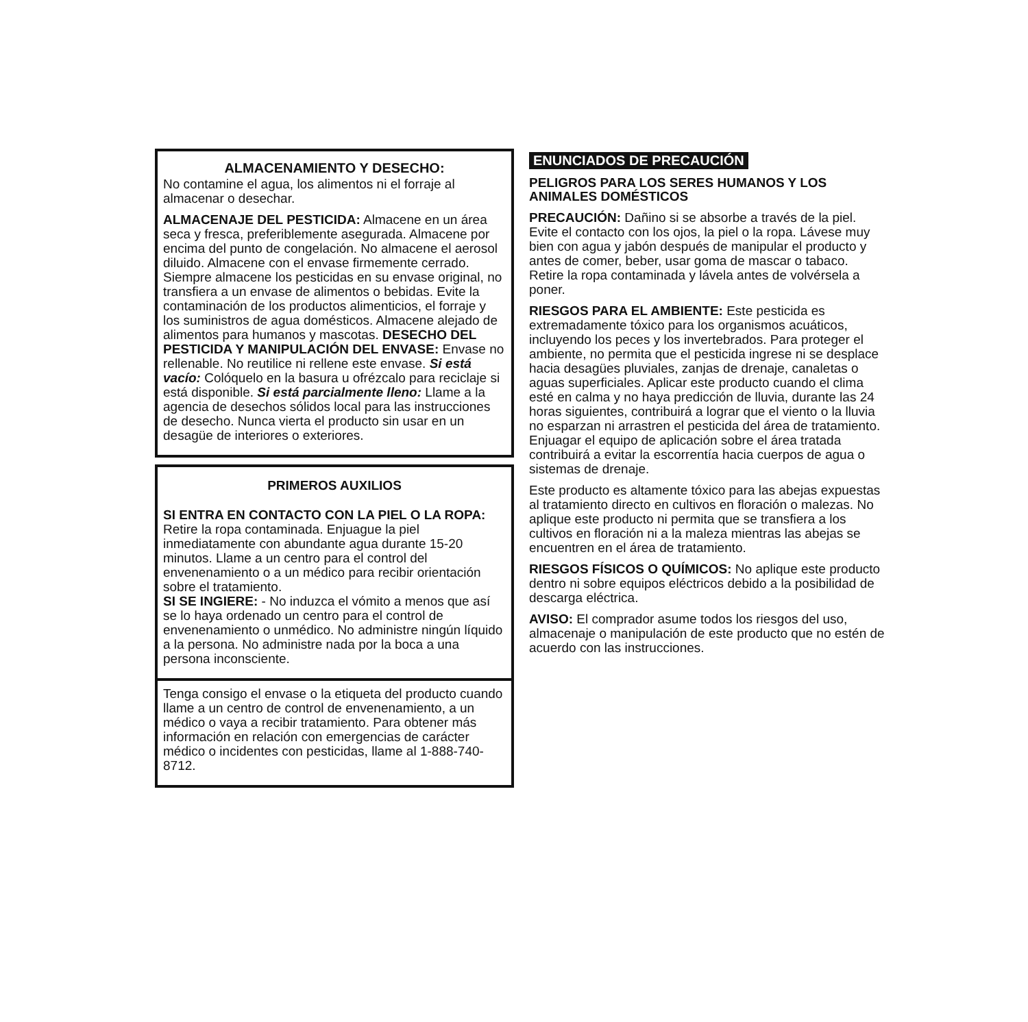ALMACENAMIENTO Y DESECHO:
No contamine el agua, los alimentos ni el forraje al almacenar o desechar.
ALMACENAJE DEL PESTICIDA: Almacene en un área seca y fresca, preferiblemente asegurada. Almacene por encima del punto de congelación. No almacene el aerosol diluido. Almacene con el envase firmemente cerrado. Siempre almacene los pesticidas en su envase original, no transfiera a un envase de alimentos o bebidas. Evite la contaminación de los productos alimenticios, el forraje y los suministros de agua domésticos. Almacene alejado de alimentos para humanos y mascotas. DESECHO DEL PESTICIDA Y MANIPULACIÓN DEL ENVASE: Envase no rellenable. No reutilice ni rellene este envase. Si está vacío: Colóquelo en la basura u ofrézcalo para reciclaje si está disponible. Si está parcialmente lleno: Llame a la agencia de desechos sólidos local para las instrucciones de desecho. Nunca vierta el producto sin usar en un desagüe de interiores o exteriores.
PRIMEROS AUXILIOS
SI ENTRA EN CONTACTO CON LA PIEL O LA ROPA:
Retire la ropa contaminada. Enjuague la piel inmediatamente con abundante agua durante 15-20 minutos. Llame a un centro para el control del envenenamiento o a un médico para recibir orientación sobre el tratamiento.
SI SE INGIERE: - No induzca el vómito a menos que así se lo haya ordenado un centro para el control de envenenamiento o unmédico. No administre ningún líquido a la persona. No administre nada por la boca a una persona inconsciente.
Tenga consigo el envase o la etiqueta del producto cuando llame a un centro de control de envenenamiento, a un médico o vaya a recibir tratamiento. Para obtener más información en relación con emergencias de carácter médico o incidentes con pesticidas, llame al 1-888-740-8712.
ENUNCIADOS DE PRECAUCIÓN
PELIGROS PARA LOS SERES HUMANOS Y LOS ANIMALES DOMÉSTICOS
PRECAUCIÓN: Dañino si se absorbe a través de la piel. Evite el contacto con los ojos, la piel o la ropa. Lávese muy bien con agua y jabón después de manipular el producto y antes de comer, beber, usar goma de mascar o tabaco. Retire la ropa contaminada y lávela antes de volvérsela a poner.
RIESGOS PARA EL AMBIENTE: Este pesticida es extremadamente tóxico para los organismos acuáticos, incluyendo los peces y los invertebrados. Para proteger el ambiente, no permita que el pesticida ingrese ni se desplace hacia desagües pluviales, zanjas de drenaje, canaletas o aguas superficiales. Aplicar este producto cuando el clima esté en calma y no haya predicción de lluvia, durante las 24 horas siguientes, contribuirá a lograr que el viento o la lluvia no esparzan ni arrastren el pesticida del área de tratamiento. Enjuagar el equipo de aplicación sobre el área tratada contribuirá a evitar la escorrentía hacia cuerpos de agua o sistemas de drenaje.
Este producto es altamente tóxico para las abejas expuestas al tratamiento directo en cultivos en floración o malezas. No aplique este producto ni permita que se transfiera a los cultivos en floración ni a la maleza mientras las abejas se encuentren en el área de tratamiento.
RIESGOS FÍSICOS O QUÍMICOS: No aplique este producto dentro ni sobre equipos eléctricos debido a la posibilidad de descarga eléctrica.
AVISO: El comprador asume todos los riesgos del uso, almacenaje o manipulación de este producto que no estén de acuerdo con las instrucciones.